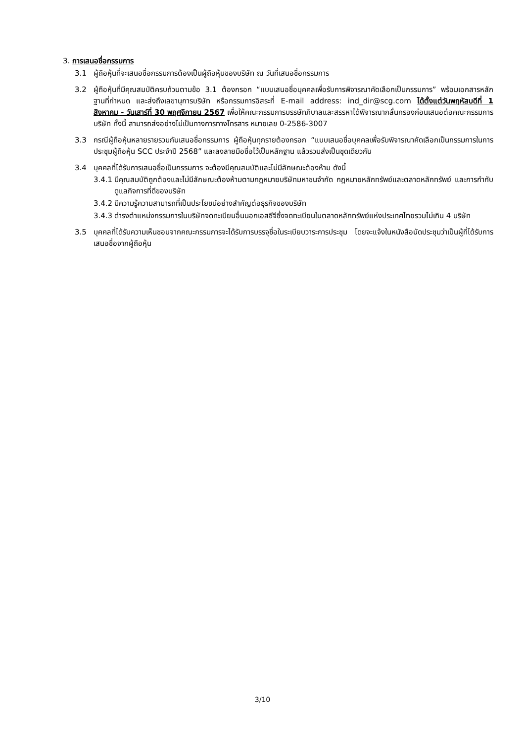3. การเสนอชื่อกรรมการ
3.1 ผู้ถือหุ้นที่จะเสนอชื่อกรรมการต้องเป็นผู้ถือหุ้นของบริษัท ณ วันที่เสนอชื่อกรรมการ
3.2 ผู้ถือหุ้นที่มีคุณสมบัติครบถ้วนตามข้อ 3.1 ต้องกรอก “แบบเสนอชื่อบุคคลเพื่อรับการพิจารณาคัดเลือกเป็นกรรมการ” พร้อมเอกสารหลักฐานที่กำหนด และส่งถึงเลขานุการบริษัท หรือกรรมการอิสระที่ E-mail address: ind_dir@scg.com ได้ตั้งแต่วันพฤหัสบดีที่ 1 สิงหาคม - วันเสาร์ที่ 30 พฤศจิกายน 2567 เพื่อให้คณะกรรมการบรรษัทภิบาลและสรรหาได้พิจารณากลั่นกรองก่อนเสนอต่อคณะกรรมการบริษัท ทั้งนี้ สามารถส่งอย่างไม่เป็นทางการทางโทรสาร หมายเลข 0-2586-3007
3.3 กรณีผู้ถือหุ้นหลายรายรวมกันเสนอชื่อกรรมการ ผู้ถือหุ้นทุกรายต้องกรอก “แบบเสนอชื่อบุคคลเพื่อรับพิจารณาคัดเลือกเป็นกรรมการในการประชุมผู้ถือหุ้น SCC ประจำปี 2568” และลงลายมือชื่อไว้เป็นหลักฐาน แล้วรวมส่งเป็นชุดเดียวกัน
3.4 บุคคลที่ได้รับการเสนอชื่อเป็นกรรมการ จะต้องมีคุณสมบัติและไม่มีลักษณะต้องห้าม ดังนี้
3.4.1
มีคุณสมบัติถูกต้องและไม่มีลักษณะต้องห้ามตามกฎหมายบริษัทมหาชนจำกัด กฎหมายหลักทรัพย์และตลาดหลักทรัพย์ และการกำกับดูแลกิจการที่ดีของบริษัท
3.4.2
มีความรู้ความสามารถที่เป็นประโยชน์อย่างสำคัญต่อธุรกิจของบริษัท
3.4.3
ดำรงตำแหน่งกรรมการในบริษัทจดทะเบียนอื่นนอกเอสซีจีซึ่งจดทะเบียนในตลาดหลักทรัพย์แห่งประเทศไทยรวมไม่เกิน 4 บริษัท
3.5 บุคคลที่ได้รับความเห็นชอบจากคณะกรรมการจะได้รับการบรรจุชื่อในระเบียบวาระการประชุม โดยจะแจ้งในหนังสือนัดประชุมว่าเป็นผู้ที่ได้รับการเสนอชื่อจากผู้ถือหุ้น
3/10